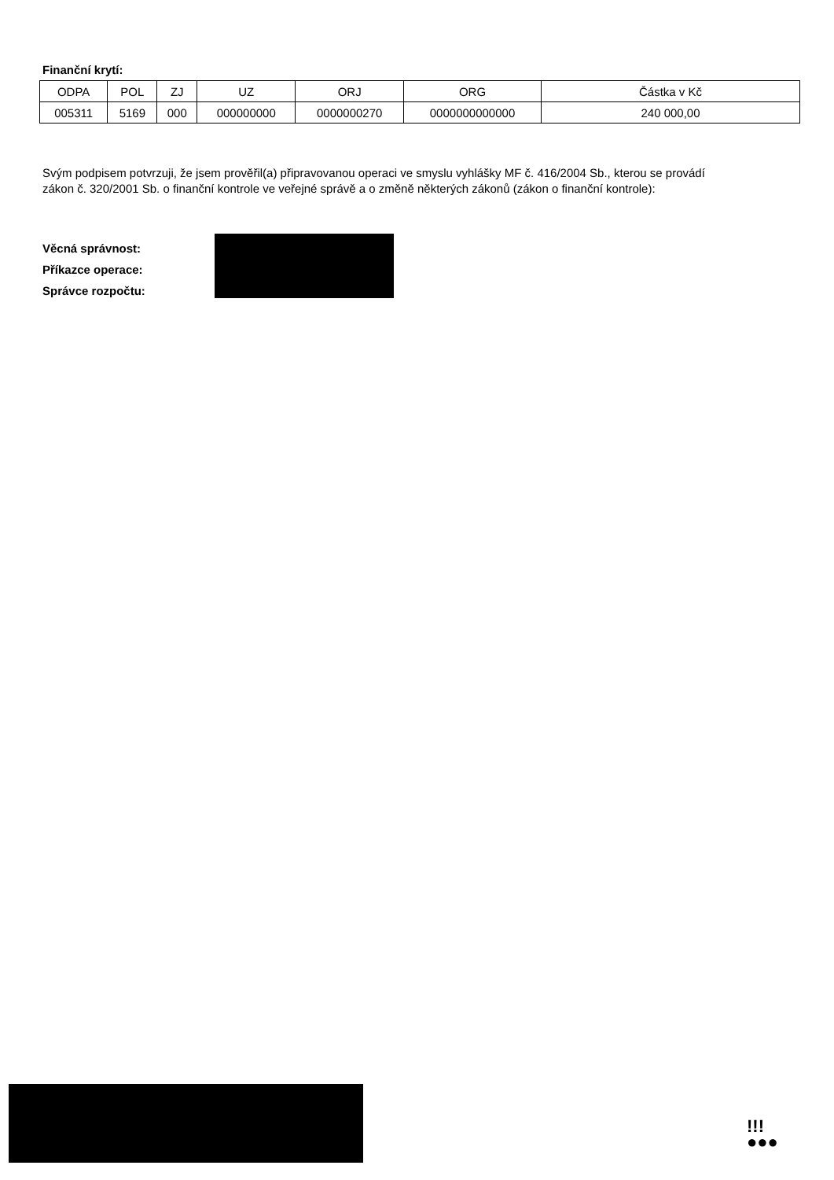Finanční krytí:
| ODPA | POL | ZJ | UZ | ORJ | ORG | Částka v Kč |
| --- | --- | --- | --- | --- | --- | --- |
| 005311 | 5169 | 000 | 000000000 | 0000000270 | 0000000000000 | 240 000,00 |
Svým podpisem potvrzuji, že jsem prověřil(a) připravovanou operaci ve smyslu vyhlášky MF č. 416/2004 Sb., kterou se provádí zákon č. 320/2001 Sb. o finanční kontrole ve veřejné správě a o změně některých zákonů (zákon o finanční kontrole):
Věcná správnost:
Příkazce operace:
Správce rozpočtu:
!!!
●●●